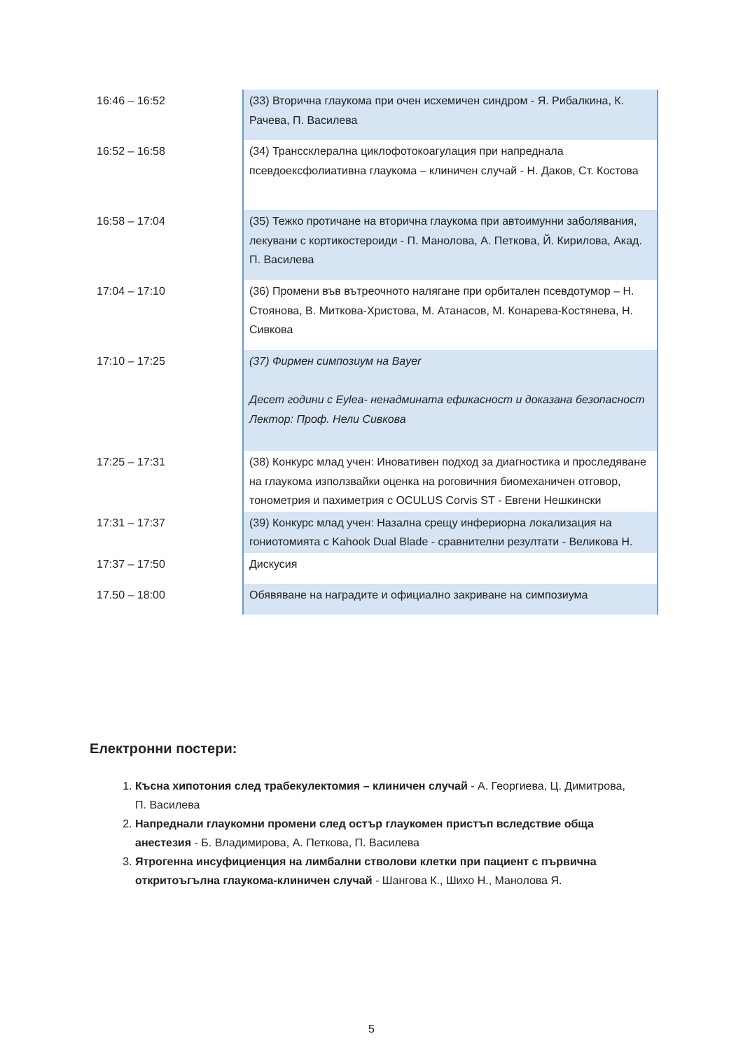| 16:46 – 16:52 | (33) Вторична глаукома при очен исхемичен синдром - Я. Рибалкина, К. Рачева, П. Василева |
| 16:52 – 16:58 | (34) Транссклерална циклофотокоагулация при напреднала псевдоексфолиативна глаукома – клиничен случай - Н. Даков, Ст. Костова |
| 16:58 – 17:04 | (35) Тежко протичане на вторична глаукома при автоимунни заболявания, лекувани с кортикостероиди - П. Манолова, А. Петкова, Й. Кирилова, Акад. П. Василева |
| 17:04 – 17:10 | (36) Промени във вътреочното налягане при орбитален псевдотумор – Н. Стоянова, В. Миткова-Христова, М. Атанасов, М. Конарева-Костянева, Н. Сивкова |
| 17:10 – 17:25 | (37) Фирмен симпозиум на Bayer Десет години с Eylea- ненадмината ефикасност и доказана безопасност Лектор: Проф. Нели Сивкова |
| 17:25 – 17:31 | (38) Конкурс млад учен: Иновативен подход за диагностика и проследяване на глаукома използвайки оценка на роговичния биомеханичен отговор, тонометрия и пахиметрия с OCULUS Corvis ST - Евгени Нешкински |
| 17:31 – 17:37 | (39) Конкурс млад учен: Назална срещу инфериорна локализация на гониотомията с Kahook Dual Blade - сравнителни резултати - Великова Н. |
| 17:37 – 17:50 | Дискусия |
| 17.50 – 18:00 | Обявяване на наградите и официално закриване на симпозиума |
Електронни постери:
1. Късна хипотония след трабекулектомия – клиничен случай - А. Георгиева, Ц. Димитрова, П. Василева
2. Напреднали глаукомни промени след остър глаукомен пристъп вследствие обща анестезия - Б. Владимирова, А. Петкова, П. Василева
3. Ятрогенна инсуфициенция на лимбални стволови клетки при пациент с първична откритоъгълна глаукома-клиничен случай - Шангова К., Шихо Н., Манолова Я.
5